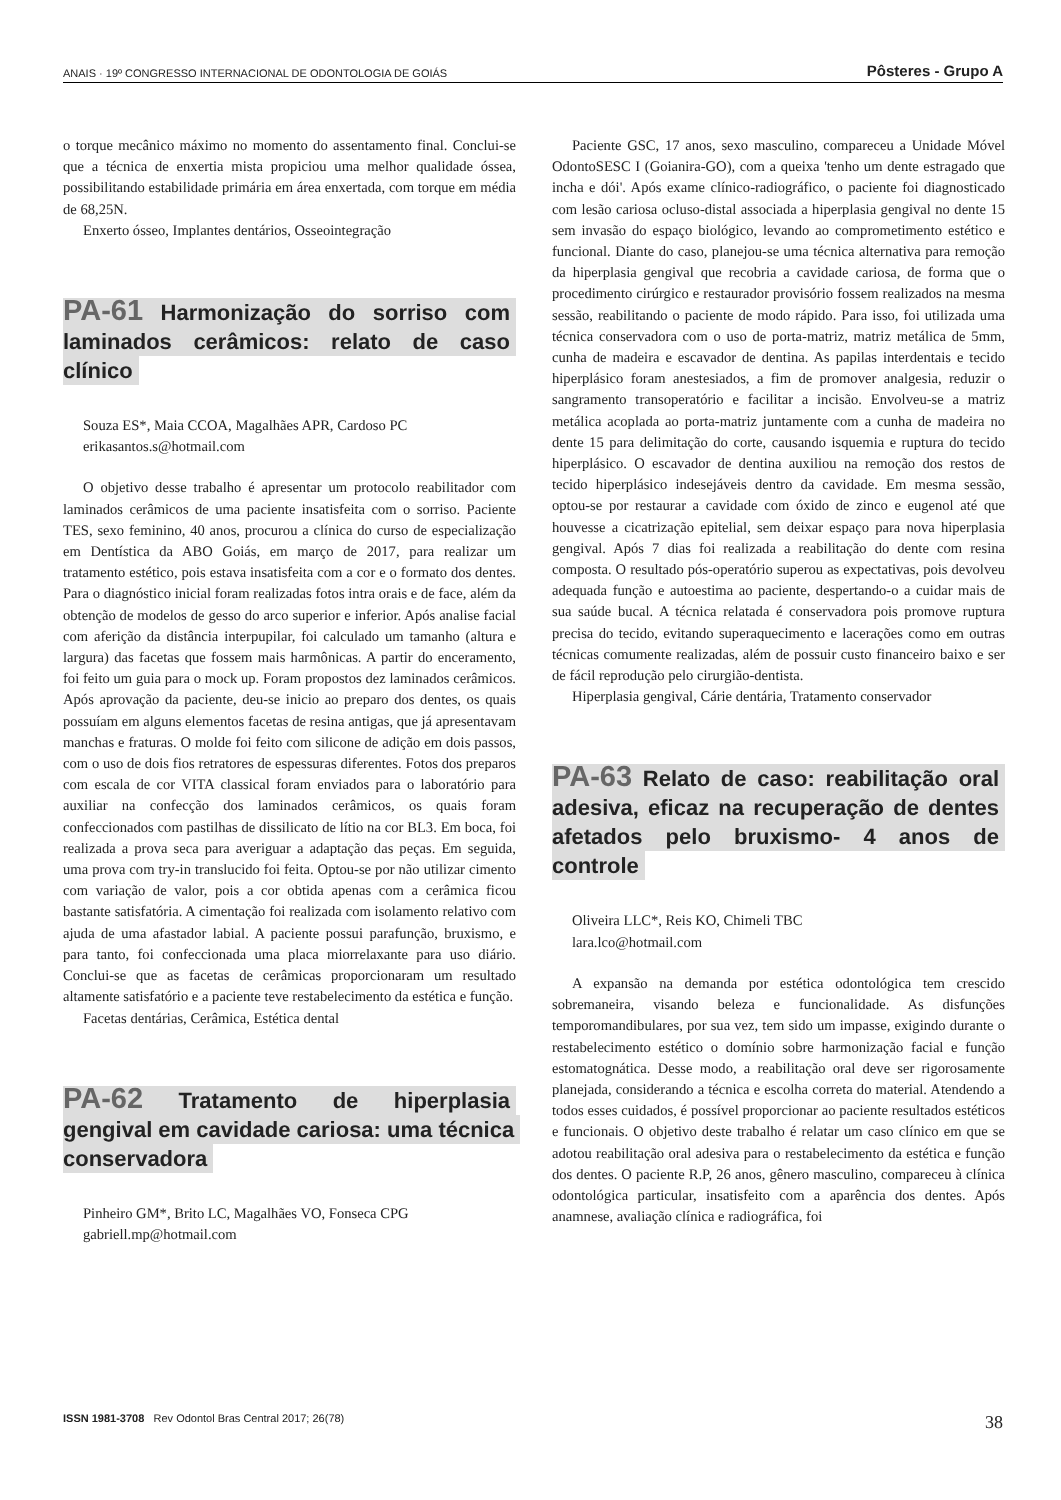ANAIS · 19º CONGRESSO INTERNACIONAL DE ODONTOLOGIA DE GOIÁS Pôsteres - Grupo A
o torque mecânico máximo no momento do assentamento final. Conclui-se que a técnica de enxertia mista propiciou uma melhor qualidade óssea, possibilitando estabilidade primária em área enxertada, com torque em média de 68,25N.
Enxerto ósseo, Implantes dentários, Osseointegração
PA-61 Harmonização do sorriso com laminados cerâmicos: relato de caso clínico
Souza ES*, Maia CCOA, Magalhães APR, Cardoso PC
erikasantos.s@hotmail.com
O objetivo desse trabalho é apresentar um protocolo reabilitador com laminados cerâmicos de uma paciente insatisfeita com o sorriso. Paciente TES, sexo feminino, 40 anos, procurou a clínica do curso de especialização em Dentística da ABO Goiás, em março de 2017, para realizar um tratamento estético, pois estava insatisfeita com a cor e o formato dos dentes. Para o diagnóstico inicial foram realizadas fotos intra orais e de face, além da obtenção de modelos de gesso do arco superior e inferior. Após analise facial com aferição da distância interpupilar, foi calculado um tamanho (altura e largura) das facetas que fossem mais harmônicas. A partir do enceramento, foi feito um guia para o mock up. Foram propostos dez laminados cerâmicos. Após aprovação da paciente, deu-se inicio ao preparo dos dentes, os quais possuíam em alguns elementos facetas de resina antigas, que já apresentavam manchas e fraturas. O molde foi feito com silicone de adição em dois passos, com o uso de dois fios retratores de espessuras diferentes. Fotos dos preparos com escala de cor VITA classical foram enviados para o laboratório para auxiliar na confecção dos laminados cerâmicos, os quais foram confeccionados com pastilhas de dissilicato de lítio na cor BL3. Em boca, foi realizada a prova seca para averiguar a adaptação das peças. Em seguida, uma prova com try-in translucido foi feita. Optou-se por não utilizar cimento com variação de valor, pois a cor obtida apenas com a cerâmica ficou bastante satisfatória. A cimentação foi realizada com isolamento relativo com ajuda de uma afastador labial. A paciente possui parafunção, bruxismo, e para tanto, foi confeccionada uma placa miorrelaxante para uso diário. Conclui-se que as facetas de cerâmicas proporcionaram um resultado altamente satisfatório e a paciente teve restabelecimento da estética e função.
Facetas dentárias, Cerâmica, Estética dental
PA-62 Tratamento de hiperplasia gengival em cavidade cariosa: uma técnica conservadora
Pinheiro GM*, Brito LC, Magalhães VO, Fonseca CPG
gabriell.mp@hotmail.com
Paciente GSC, 17 anos, sexo masculino, compareceu a Unidade Móvel OdontoSESC I (Goianira-GO), com a queixa 'tenho um dente estragado que incha e dói'. Após exame clínico-radiográfico, o paciente foi diagnosticado com lesão cariosa ocluso-distal associada a hiperplasia gengival no dente 15 sem invasão do espaço biológico, levando ao comprometimento estético e funcional. Diante do caso, planejou-se uma técnica alternativa para remoção da hiperplasia gengival que recobria a cavidade cariosa, de forma que o procedimento cirúrgico e restaurador provisório fossem realizados na mesma sessão, reabilitando o paciente de modo rápido. Para isso, foi utilizada uma técnica conservadora com o uso de porta-matriz, matriz metálica de 5mm, cunha de madeira e escavador de dentina. As papilas interdentais e tecido hiperplásico foram anestesiados, a fim de promover analgesia, reduzir o sangramento transoperatório e facilitar a incisão. Envolveu-se a matriz metálica acoplada ao porta-matriz juntamente com a cunha de madeira no dente 15 para delimitação do corte, causando isquemia e ruptura do tecido hiperplásico. O escavador de dentina auxiliou na remoção dos restos de tecido hiperplásico indesejáveis dentro da cavidade. Em mesma sessão, optou-se por restaurar a cavidade com óxido de zinco e eugenol até que houvesse a cicatrização epitelial, sem deixar espaço para nova hiperplasia gengival. Após 7 dias foi realizada a reabilitação do dente com resina composta. O resultado pós-operatório superou as expectativas, pois devolveu adequada função e autoestima ao paciente, despertando-o a cuidar mais de sua saúde bucal. A técnica relatada é conservadora pois promove ruptura precisa do tecido, evitando superaquecimento e lacerações como em outras técnicas comumente realizadas, além de possuir custo financeiro baixo e ser de fácil reprodução pelo cirurgião-dentista.
Hiperplasia gengival, Cárie dentária, Tratamento conservador
PA-63 Relato de caso: reabilitação oral adesiva, eficaz na recuperação de dentes afetados pelo bruxismo- 4 anos de controle
Oliveira LLC*, Reis KO, Chimeli TBC
lara.lco@hotmail.com
A expansão na demanda por estética odontológica tem crescido sobremaneira, visando beleza e funcionalidade. As disfunções temporomandibulares, por sua vez, tem sido um impasse, exigindo durante o restabelecimento estético o domínio sobre harmonização facial e função estomatognática. Desse modo, a reabilitação oral deve ser rigorosamente planejada, considerando a técnica e escolha correta do material. Atendendo a todos esses cuidados, é possível proporcionar ao paciente resultados estéticos e funcionais. O objetivo deste trabalho é relatar um caso clínico em que se adotou reabilitação oral adesiva para o restabelecimento da estética e função dos dentes. O paciente R.P, 26 anos, gênero masculino, compareceu à clínica odontológica particular, insatisfeito com a aparência dos dentes. Após anamnese, avaliação clínica e radiográfica, foi
ISSN 1981-3708 Rev Odontol Bras Central 2017; 26(78) 38